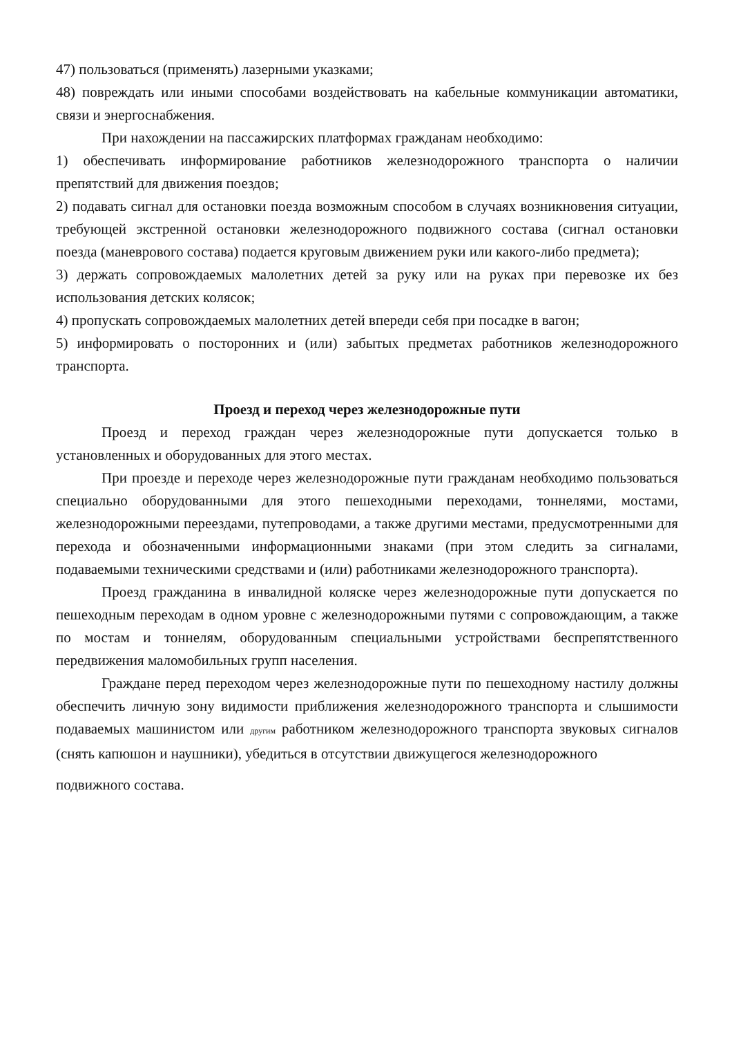47) пользоваться (применять) лазерными указками;
48) повреждать или иными способами воздействовать на кабельные коммуникации автоматики, связи и энергоснабжения.
При нахождении на пассажирских платформах гражданам необходимо:
1) обеспечивать информирование работников железнодорожного транспорта о наличии препятствий для движения поездов;
2) подавать сигнал для остановки поезда возможным способом в случаях возникновения ситуации, требующей экстренной остановки железнодорожного подвижного состава (сигнал остановки поезда (маневрового состава) подается круговым движением руки или какого-либо предмета);
3) держать сопровождаемых малолетних детей за руку или на руках при перевозке их без использования детских колясок;
4) пропускать сопровождаемых малолетних детей впереди себя при посадке в вагон;
5) информировать о посторонних и (или) забытых предметах работников железнодорожного транспорта.
Проезд и переход через железнодорожные пути
Проезд и переход граждан через железнодорожные пути допускается только в установленных и оборудованных для этого местах.
При проезде и переходе через железнодорожные пути гражданам необходимо пользоваться специально оборудованными для этого пешеходными переходами, тоннелями, мостами, железнодорожными переездами, путепроводами, а также другими местами, предусмотренными для перехода и обозначенными информационными знаками (при этом следить за сигналами, подаваемыми техническими средствами и (или) работниками железнодорожного транспорта).
Проезд гражданина в инвалидной коляске через железнодорожные пути допускается по пешеходным переходам в одном уровне с железнодорожными путями с сопровождающим, а также по мостам и тоннелям, оборудованным специальными устройствами беспрепятственного передвижения маломобильных групп населения.
Граждане перед переходом через железнодорожные пути по пешеходному настилу должны обеспечить личную зону видимости приближения железнодорожного транспорта и слышимости подаваемых машинистом или другим работником железнодорожного транспорта звуковых сигналов (снять капюшон и наушники), убедиться в отсутствии движущегося железнодорожного
подвижного состава.